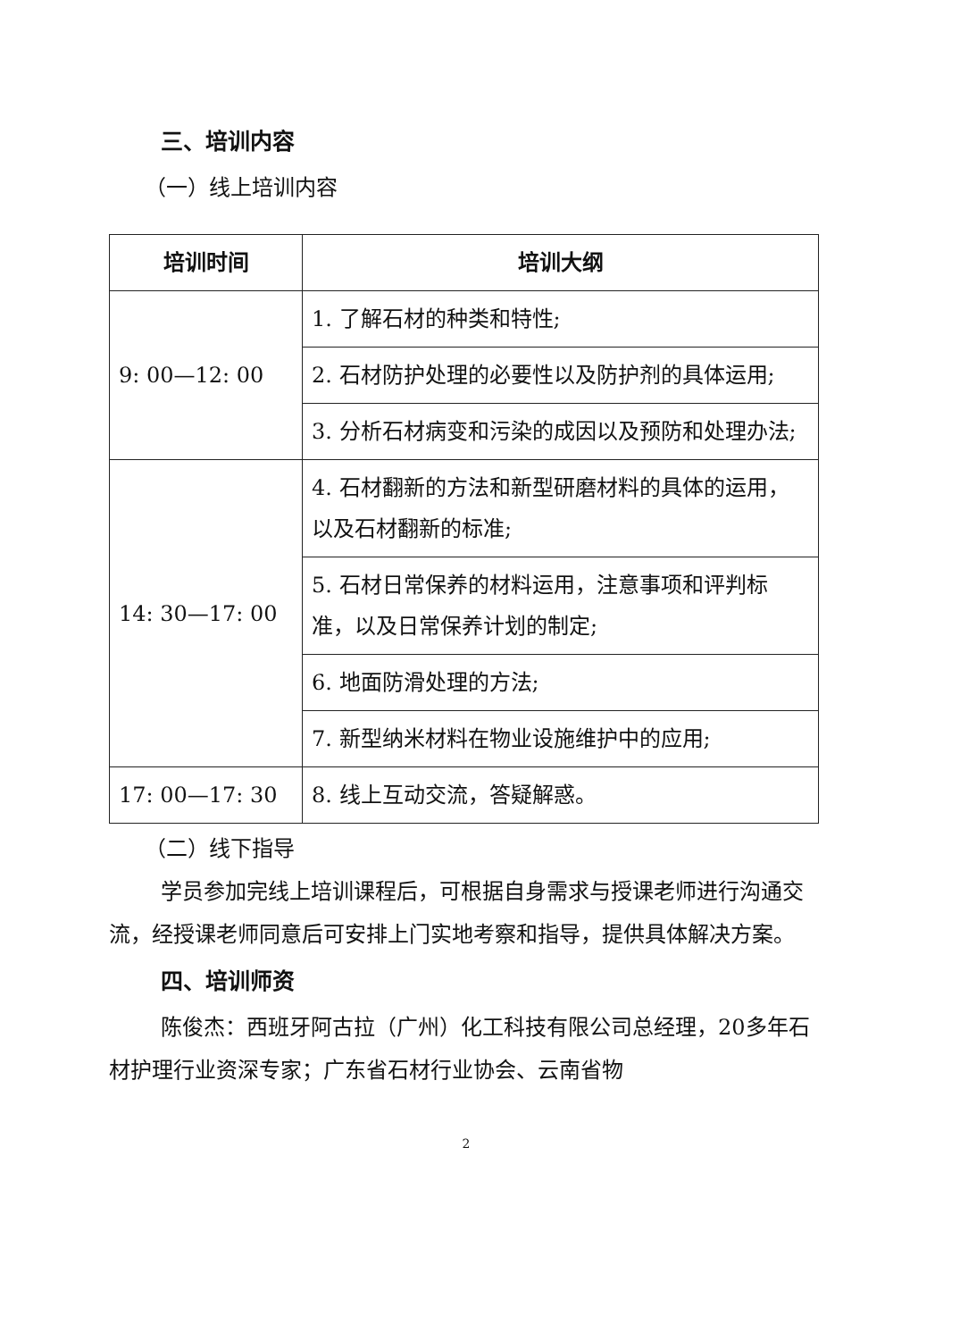三、培训内容
（一）线上培训内容
| 培训时间 | 培训大纲 |
| --- | --- |
| 9: 00—12: 00 | 1. 了解石材的种类和特性; |
| | 2. 石材防护处理的必要性以及防护剂的具体运用; |
| | 3. 分析石材病变和污染的成因以及预防和处理办法; |
| 14: 30—17: 00 | 4. 石材翻新的方法和新型研磨材料的具体的运用，以及石材翻新的标准; |
| | 5. 石材日常保养的材料运用，注意事项和评判标准，以及日常保养计划的制定; |
| | 6. 地面防滑处理的方法; |
| | 7. 新型纳米材料在物业设施维护中的应用; |
| 17: 00—17: 30 | 8. 线上互动交流，答疑解惑。 |
（二）线下指导
学员参加完线上培训课程后，可根据自身需求与授课老师进行沟通交流，经授课老师同意后可安排上门实地考察和指导，提供具体解决方案。
四、培训师资
陈俊杰：西班牙阿古拉（广州）化工科技有限公司总经理，20多年石材护理行业资深专家；广东省石材行业协会、云南省物
2